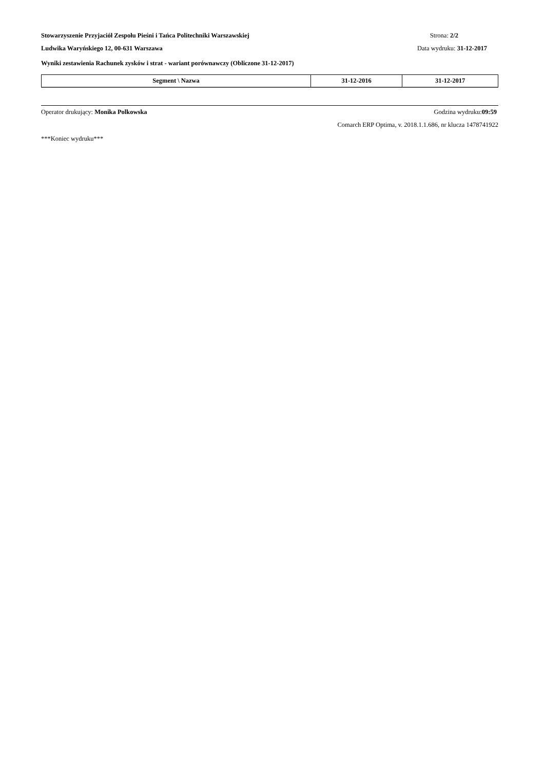Stowarzyszenie Przyjaciół Zespołu Pieśni i Tańca Politechniki Warszawskiej Strona: 2/2
Ludwika Waryńskiego 12, 00-631 Warszawa Data wydruku: 31-12-2017
Wyniki zestawienia Rachunek zysków i strat - wariant porównawczy (Obliczone 31-12-2017)
| Segment \ Nazwa | 31-12-2016 | 31-12-2017 |
| --- | --- | --- |
Operator drukujący: Monika Polkowska Godzina wydruku:09:59
Comarch ERP Optima, v. 2018.1.1.686, nr klucza 1478741922
***Koniec wydruku***